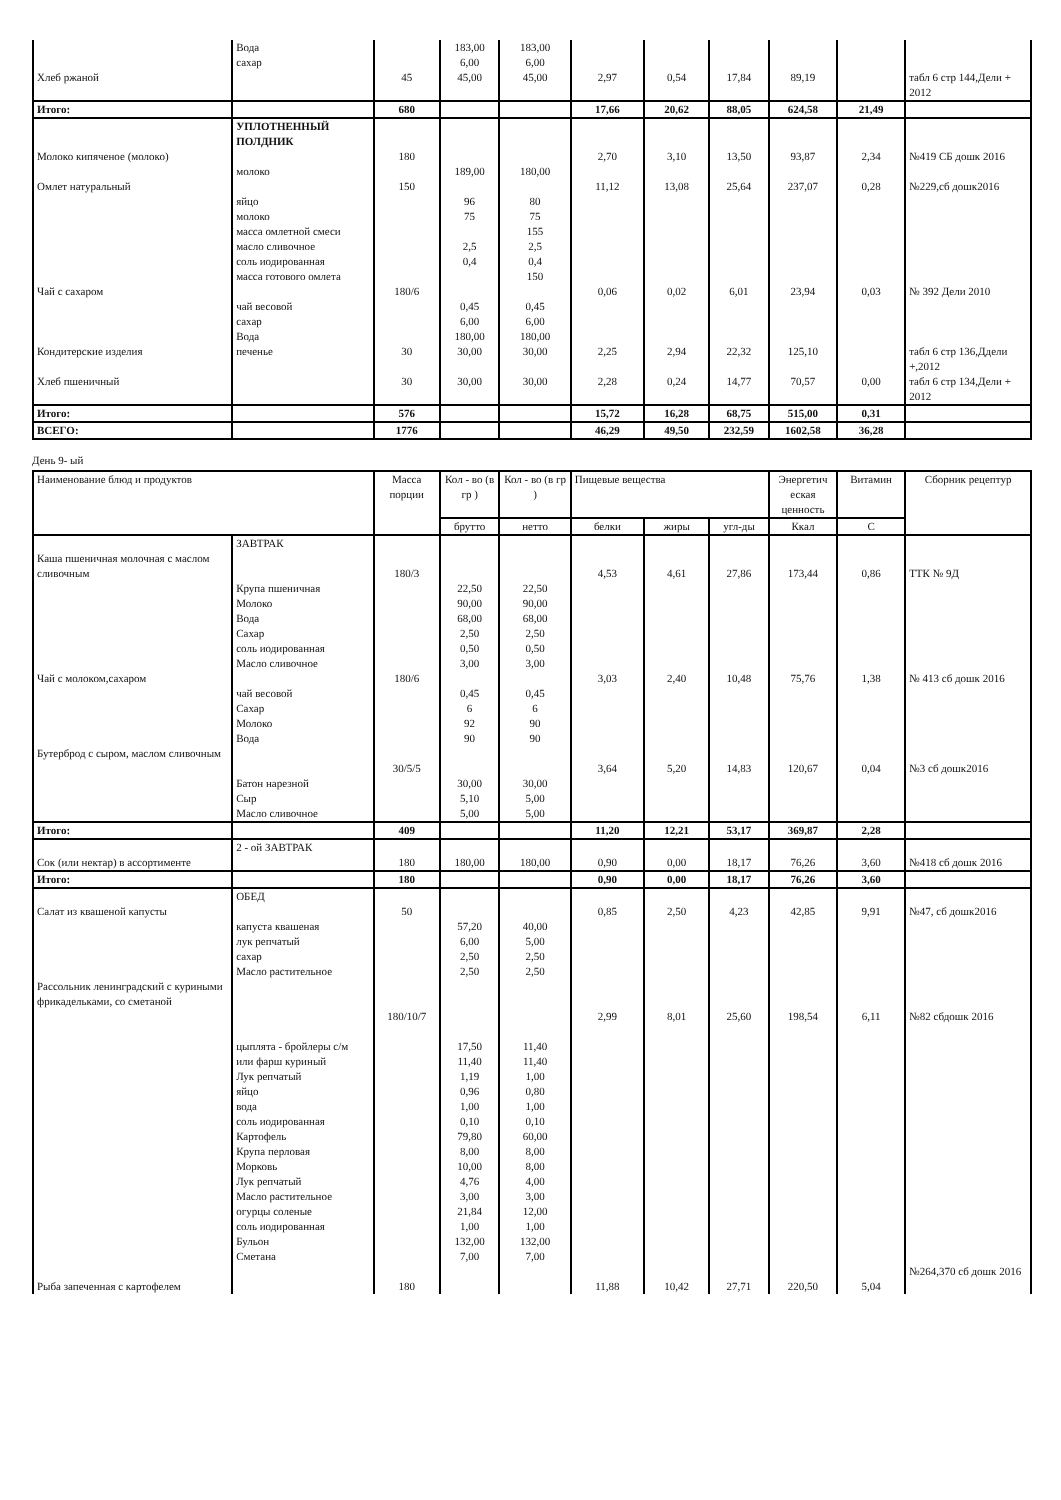| | Вода сахар | | 183,00 6,00 | 183,00 6,00 | | | | | | |
| Хлеб ржаной | | 45 | 45,00 | 45,00 | 2,97 | 0,54 | 17,84 | 89,19 | | табл 6 стр 144,Дели + 2012 |
| Итого: | | 680 | | | 17,66 | 20,62 | 88,05 | 624,58 | 21,49 | |
| | УПЛОТНЕННЫЙ ПОЛДНИК | | | | | | | | | |
| Молоко кипяченое (молоко) | молоко | 180 | 189,00 | 180,00 | 2,70 | 3,10 | 13,50 | 93,87 | 2,34 | №419 СБ дошк 2016 |
| Омлет натуральный | яйцо молоко масса омлетной смеси масло сливочное соль иодированная масса готового омлета | 150 | 96 75 2,5 0,4 | 80 75 155 2,5 0,4 150 | 11,12 | 13,08 | 25,64 | 237,07 | 0,28 | №229,сб дошк2016 |
| Чай с сахаром | чай весовой сахар Вода | 180/6 | 0,45 6,00 180,00 | 0,45 6,00 180,00 | 0,06 | 0,02 | 6,01 | 23,94 | 0,03 | № 392 Дели 2010 |
| Кондитерские изделия | печенье | 30 | 30,00 | 30,00 | 2,25 | 2,94 | 22,32 | 125,10 | | табл 6 стр 136,Ддели +,2012 |
| Хлеб пшеничный | | 30 | 30,00 | 30,00 | 2,28 | 0,24 | 14,77 | 70,57 | 0,00 | табл 6 стр 134,Дели + 2012 |
| Итого: | | 576 | | | 15,72 | 16,28 | 68,75 | 515,00 | 0,31 | |
| ВСЕГО: | | 1776 | | | 46,29 | 49,50 | 232,59 | 1602,58 | 36,28 | |
День 9- ый
| Наименование блюд и продуктов | | Масса порции | Кол - во (в гр ) | Кол - во (в гр ) | Пищевые вещества | | | Энергетич еская ценность | Витамин | Сборник рецептур |
| --- | --- | --- | --- | --- | --- | --- | --- | --- | --- | --- |
| | | | брутто | нетто | белки | жиры | угл-ды | Ккал | С | |
| | ЗАВТРАК | | | | | | | | | |
| Каша пшеничная молочная с маслом сливочным | Крупа пшеничная Молоко Вода Сахар соль иодированная Масло сливочное | 180/3 | 22,50 90,00 68,00 2,50 0,50 3,00 | 22,50 90,00 68,00 2,50 0,50 3,00 | 4,53 | 4,61 | 27,86 | 173,44 | 0,86 | ТТК № 9Д |
| Чай с молоком,сахаром | чай весовой Сахар Молоко Вода | 180/6 | 0,45 6 92 90 | 0,45 6 90 90 | 3,03 | 2,40 | 10,48 | 75,76 | 1,38 | № 413 сб дошк 2016 |
| Бутерброд с сыром, маслом сливочным | Батон нарезной Сыр Масло сливочное | 30/5/5 | 30,00 5,10 5,00 | 30,00 5,00 5,00 | 3,64 | 5,20 | 14,83 | 120,67 | 0,04 | №3 сб дошк2016 |
| Итого: | | 409 | | | 11,20 | 12,21 | 53,17 | 369,87 | 2,28 | |
| Сок (или нектар) в ассортименте | 2 - ой ЗАВТРАК | 180 | 180,00 | 180,00 | 0,90 | 0,00 | 18,17 | 76,26 | 3,60 | №418 сб дошк 2016 |
| Итого: | | 180 | | | 0,90 | 0,00 | 18,17 | 76,26 | 3,60 | |
| Салат из квашеной капусты | ОБЕД капуста квашеная лук репчатый сахар Масло растительное | 50 | 57,20 6,00 2,50 2,50 | 40,00 5,00 2,50 2,50 | 0,85 | 2,50 | 4,23 | 42,85 | 9,91 | №47, сб дошк2016 |
| Рассольник ленинградский с куриными фрикадельками, со сметаной | цыплята - бройлеры с/м или фарш куриный Лук репчатый яйцо вода соль иодированная Картофель Крупа перловая Морковь Лук репчатый Масло растительное огурцы соленые соль иодированная Бульон Сметана | 180/10/7 | 17,50 11,40 1,19 0,96 1,00 0,10 79,80 8,00 10,00 4,76 3,00 21,84 1,00 132,00 7,00 | 11,40 11,40 1,00 0,80 1,00 0,10 60,00 8,00 8,00 4,00 3,00 12,00 1,00 132,00 7,00 | 2,99 | 8,01 | 25,60 | 198,54 | 6,11 | №82 сбдошк 2016 |
| Рыба запеченная с картофелем | | 180 | | | 11,88 | 10,42 | 27,71 | 220,50 | 5,04 | №264,370 сб дошк 2016 |